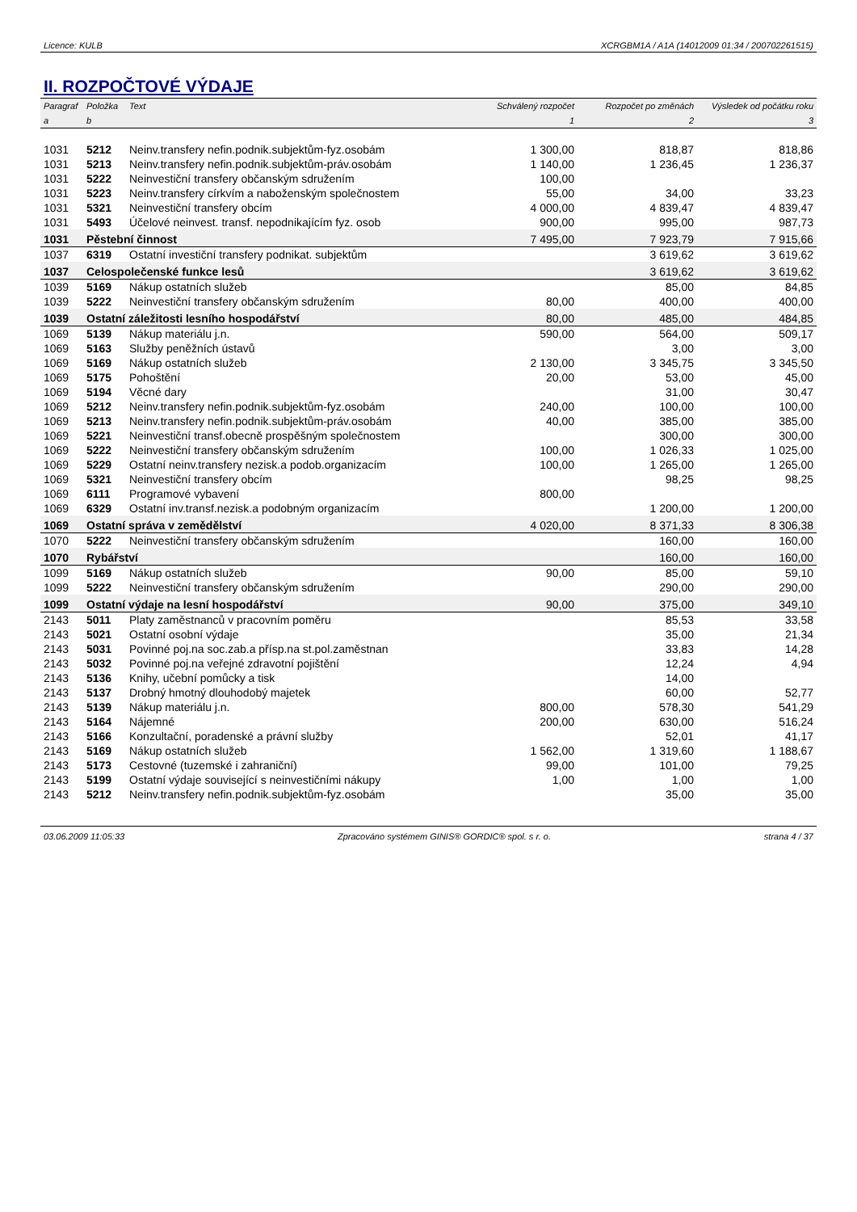Licence: KULB XCRGBM1A / A1A (14012009 01:34 / 200702261515)
II. ROZPOČTOVÉ VÝDAJE
| Paragraf | Položka | Text | Schválený rozpočet | Rozpočet po změnách | Výsledek od počátku roku |
| --- | --- | --- | --- | --- | --- |
| a | b | | 1 | 2 | 3 |
| 1031 | 5212 | Neinv.transfery nefin.podnik.subjektům-fyz.osobám | 1 300,00 | 818,87 | 818,86 |
| 1031 | 5213 | Neinv.transfery nefin.podnik.subjektům-práv.osobám | 1 140,00 | 1 236,45 | 1 236,37 |
| 1031 | 5222 | Neinvestiční transfery občanským sdružením | 100,00 | | |
| 1031 | 5223 | Neinv.transfery církvím a naboženským společnostem | 55,00 | 34,00 | 33,23 |
| 1031 | 5321 | Neinvestiční transfery obcím | 4 000,00 | 4 839,47 | 4 839,47 |
| 1031 | 5493 | Účelové neinvest. transf. nepodnikajícím fyz. osob | 900,00 | 995,00 | 987,73 |
| 1031 | Pěstební činnost | | 7 495,00 | 7 923,79 | 7 915,66 |
| 1037 | 6319 | Ostatní investiční transfery podnikat. subjektům | | 3 619,62 | 3 619,62 |
| 1037 | Celospolečenské funkce lesů | | | 3 619,62 | 3 619,62 |
| 1039 | 5169 | Nákup ostatních služeb | | 85,00 | 84,85 |
| 1039 | 5222 | Neinvestiční transfery občanským sdružením | 80,00 | 400,00 | 400,00 |
| 1039 | Ostatní záležitosti lesního hospodářství | | 80,00 | 485,00 | 484,85 |
| 1069 | 5139 | Nákup materiálu j.n. | 590,00 | 564,00 | 509,17 |
| 1069 | 5163 | Služby peněžních ústavů | | 3,00 | 3,00 |
| 1069 | 5169 | Nákup ostatních služeb | 2 130,00 | 3 345,75 | 3 345,50 |
| 1069 | 5175 | Pohoštění | 20,00 | 53,00 | 45,00 |
| 1069 | 5194 | Věcné dary | | 31,00 | 30,47 |
| 1069 | 5212 | Neinv.transfery nefin.podnik.subjektům-fyz.osobám | 240,00 | 100,00 | 100,00 |
| 1069 | 5213 | Neinv.transfery nefin.podnik.subjektům-práv.osobám | 40,00 | 385,00 | 385,00 |
| 1069 | 5221 | Neinvestiční transf.obecně prospěšným společnostem | | 300,00 | 300,00 |
| 1069 | 5222 | Neinvestiční transfery občanským sdružením | 100,00 | 1 026,33 | 1 025,00 |
| 1069 | 5229 | Ostatní neinv.transfery nezisk.a podob.organizacím | 100,00 | 1 265,00 | 1 265,00 |
| 1069 | 5321 | Neinvestiční transfery obcím | | 98,25 | 98,25 |
| 1069 | 6111 | Programové vybavení | 800,00 | | |
| 1069 | 6329 | Ostatní inv.transf.nezisk.a podobným organizacím | | 1 200,00 | 1 200,00 |
| 1069 | Ostatní správa v zemědělství | | 4 020,00 | 8 371,33 | 8 306,38 |
| 1070 | 5222 | Neinvestiční transfery občanským sdružením | | 160,00 | 160,00 |
| 1070 | Rybářství | | | 160,00 | 160,00 |
| 1099 | 5169 | Nákup ostatních služeb | 90,00 | 85,00 | 59,10 |
| 1099 | 5222 | Neinvestiční transfery občanským sdružením | | 290,00 | 290,00 |
| 1099 | Ostatní výdaje na lesní hospodářství | | 90,00 | 375,00 | 349,10 |
| 2143 | 5011 | Platy zaměstnanců v pracovním poměru | | 85,53 | 33,58 |
| 2143 | 5021 | Ostatní osobní výdaje | | 35,00 | 21,34 |
| 2143 | 5031 | Povinné poj.na soc.zab.a přísp.na st.pol.zaměstnan | | 33,83 | 14,28 |
| 2143 | 5032 | Povinné poj.na veřejné zdravotní pojištění | | 12,24 | 4,94 |
| 2143 | 5136 | Knihy, učební pomůcky a tisk | | 14,00 | |
| 2143 | 5137 | Drobný hmotný dlouhodobý majetek | | 60,00 | 52,77 |
| 2143 | 5139 | Nákup materiálu j.n. | 800,00 | 578,30 | 541,29 |
| 2143 | 5164 | Nájemné | 200,00 | 630,00 | 516,24 |
| 2143 | 5166 | Konzultační, poradenské a právní služby | | 52,01 | 41,17 |
| 2143 | 5169 | Nákup ostatních služeb | 1 562,00 | 1 319,60 | 1 188,67 |
| 2143 | 5173 | Cestovné (tuzemské i zahraniční) | 99,00 | 101,00 | 79,25 |
| 2143 | 5199 | Ostatní výdaje související s neinvestičními nákupy | 1,00 | 1,00 | 1,00 |
| 2143 | 5212 | Neinv.transfery nefin.podnik.subjektům-fyz.osobám | | 35,00 | 35,00 |
03.06.2009 11:05:33 Zpracováno systémem GINIS® GORDIC® spol. s r. o. strana 4 / 37